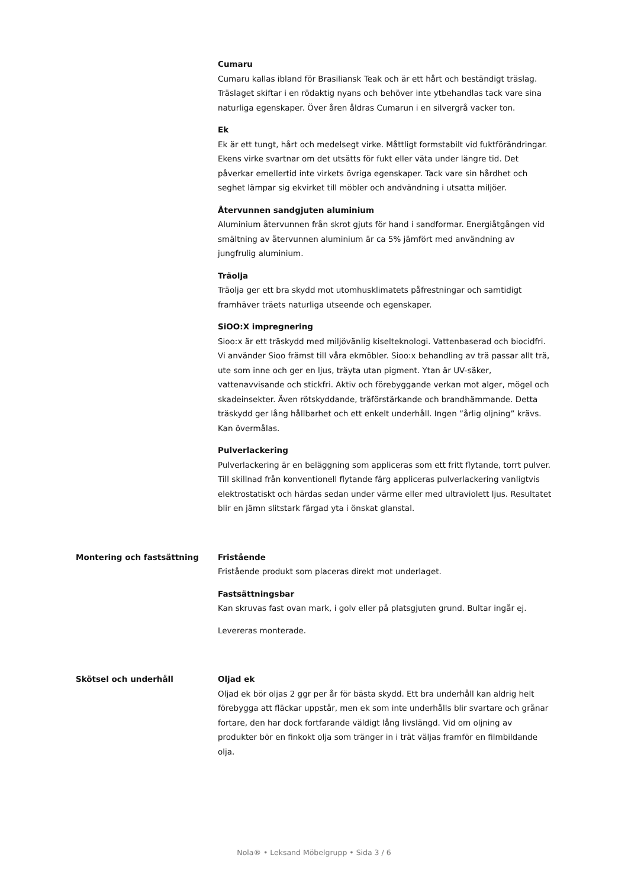Cumaru
Cumaru kallas ibland för Brasiliansk Teak och är ett hårt och beständigt träslag. Träslaget skiftar i en rödaktig nyans och behöver inte ytbehandlas tack vare sina naturliga egenskaper. Över åren åldras Cumarun i en silvergrå vacker ton.
Ek
Ek är ett tungt, hårt och medelsegt virke. Måttligt formstabilt vid fuktförändringar. Ekens virke svartnar om det utsätts för fukt eller väta under längre tid. Det påverkar emellertid inte virkets övriga egenskaper. Tack vare sin hårdhet och seghet lämpar sig ekvirket till möbler och andvändning i utsatta miljöer.
Återvunnen sandgjuten aluminium
Aluminium återvunnen från skrot gjuts för hand i sandformar. Energiåtgången vid smältning av återvunnen aluminium är ca 5% jämfört med användning av jungfrulig aluminium.
Träolja
Träolja ger ett bra skydd mot utomhusklimatets påfrestningar och samtidigt framhäver träets naturliga utseende och egenskaper.
SiOO:X impregnering
Sioo:x är ett träskydd med miljövänlig kiselteknologi. Vattenbaserad och biocidfri. Vi använder Sioo främst till våra ekmöbler. Sioo:x behandling av trä passar allt trä, ute som inne och ger en ljus, träyta utan pigment. Ytan är UV-säker, vattenavvisande och stickfri. Aktiv och förebyggande verkan mot alger, mögel och skadeinsekter. Även rötskyddande, träförstärkande och brandhämmande. Detta träskydd ger lång hållbarhet och ett enkelt underhåll. Ingen ”årlig oljning” krävs. Kan övermålas.
Pulverlackering
Pulverlackering är en beläggning som appliceras som ett fritt flytande, torrt pulver. Till skillnad från konventionell flytande färg appliceras pulverlackering vanligtvis elektrostatiskt och härdas sedan under värme eller med ultraviolett ljus. Resultatet blir en jämn slitstark färgad yta i önskat glanstal.
Montering och fastsättning Fristående
Fristående produkt som placeras direkt mot underlaget.
Fastsättningsbar
Kan skruvas fast ovan mark, i golv eller på platsgjuten grund. Bultar ingår ej.
Levereras monterade.
Skötsel och underhåll Oljad ek
Oljad ek bör oljas 2 ggr per år för bästa skydd. Ett bra underhåll kan aldrig helt förebygga att fläckar uppstår, men ek som inte underhålls blir svartare och grånar fortare, den har dock fortfarande väldigt lång livslängd. Vid om oljning av produkter bör en finkokt olja som tränger in i trät väljas framför en filmbildande olja.
Nola® • Leksand Möbelgrupp • Sida 3 / 6